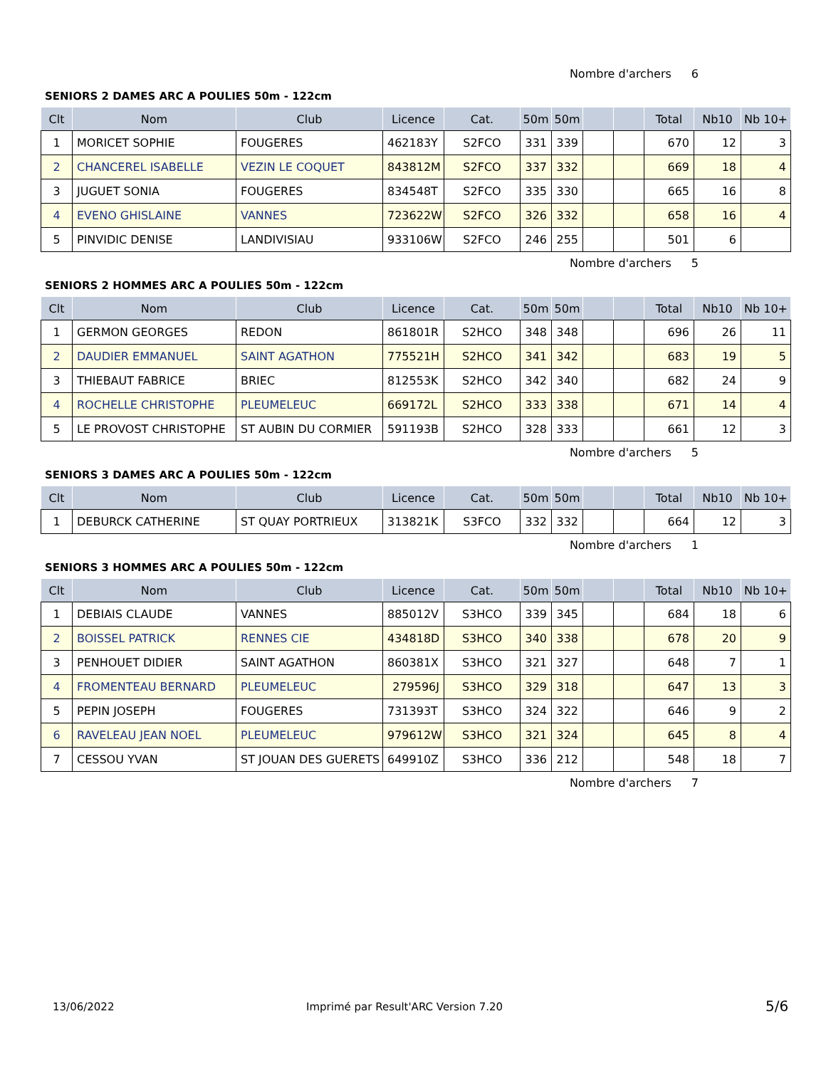Nombre d'archers 6
SENIORS 2 DAMES ARC A POULIES 50m - 122cm
| Clt | Nom | Club | Licence | Cat. | 50m | 50m | | | Total | Nb10 | Nb 10+ |
| --- | --- | --- | --- | --- | --- | --- | --- | --- | --- | --- | --- |
| 1 | MORICET SOPHIE | FOUGERES | 462183Y | S2FCO | 331 | 339 | | | 670 | 12 | 3 |
| 2 | CHANCEREL ISABELLE | VEZIN LE COQUET | 843812M | S2FCO | 337 | 332 | | | 669 | 18 | 4 |
| 3 | JUGUET SONIA | FOUGERES | 834548T | S2FCO | 335 | 330 | | | 665 | 16 | 8 |
| 4 | EVENO GHISLAINE | VANNES | 723622W | S2FCO | 326 | 332 | | | 658 | 16 | 4 |
| 5 | PINVIDIC DENISE | LANDIVISIAU | 933106W | S2FCO | 246 | 255 | | | 501 | 6 | |
Nombre d'archers 5
SENIORS 2 HOMMES ARC A POULIES 50m - 122cm
| Clt | Nom | Club | Licence | Cat. | 50m | 50m | | | Total | Nb10 | Nb 10+ |
| --- | --- | --- | --- | --- | --- | --- | --- | --- | --- | --- | --- |
| 1 | GERMON GEORGES | REDON | 861801R | S2HCO | 348 | 348 | | | 696 | 26 | 11 |
| 2 | DAUDIER EMMANUEL | SAINT AGATHON | 775521H | S2HCO | 341 | 342 | | | 683 | 19 | 5 |
| 3 | THIEBAUT FABRICE | BRIEC | 812553K | S2HCO | 342 | 340 | | | 682 | 24 | 9 |
| 4 | ROCHELLE CHRISTOPHE | PLEUMELEUC | 669172L | S2HCO | 333 | 338 | | | 671 | 14 | 4 |
| 5 | LE PROVOST CHRISTOPHE | ST AUBIN DU CORMIER | 591193B | S2HCO | 328 | 333 | | | 661 | 12 | 3 |
Nombre d'archers 5
SENIORS 3 DAMES ARC A POULIES 50m - 122cm
| Clt | Nom | Club | Licence | Cat. | 50m | 50m | | | Total | Nb10 | Nb 10+ |
| --- | --- | --- | --- | --- | --- | --- | --- | --- | --- | --- | --- |
| 1 | DEBURCK CATHERINE | ST QUAY PORTRIEUX | 313821K | S3FCO | 332 | 332 | | | 664 | 12 | 3 |
Nombre d'archers 1
SENIORS 3 HOMMES ARC A POULIES 50m - 122cm
| Clt | Nom | Club | Licence | Cat. | 50m | 50m | | | Total | Nb10 | Nb 10+ |
| --- | --- | --- | --- | --- | --- | --- | --- | --- | --- | --- | --- |
| 1 | DEBIAIS CLAUDE | VANNES | 885012V | S3HCO | 339 | 345 | | | 684 | 18 | 6 |
| 2 | BOISSEL PATRICK | RENNES CIE | 434818D | S3HCO | 340 | 338 | | | 678 | 20 | 9 |
| 3 | PENHOUET DIDIER | SAINT AGATHON | 860381X | S3HCO | 321 | 327 | | | 648 | 7 | 1 |
| 4 | FROMENTEAU BERNARD | PLEUMELEUC | 279596J | S3HCO | 329 | 318 | | | 647 | 13 | 3 |
| 5 | PEPIN JOSEPH | FOUGERES | 731393T | S3HCO | 324 | 322 | | | 646 | 9 | 2 |
| 6 | RAVELEAU JEAN NOEL | PLEUMELEUC | 979612W | S3HCO | 321 | 324 | | | 645 | 8 | 4 |
| 7 | CESSOU YVAN | ST JOUAN DES GUERETS | 649910Z | S3HCO | 336 | 212 | | | 548 | 18 | 7 |
Nombre d'archers 7
13/06/2022
Imprimé par Result'ARC Version 7.20
5/6